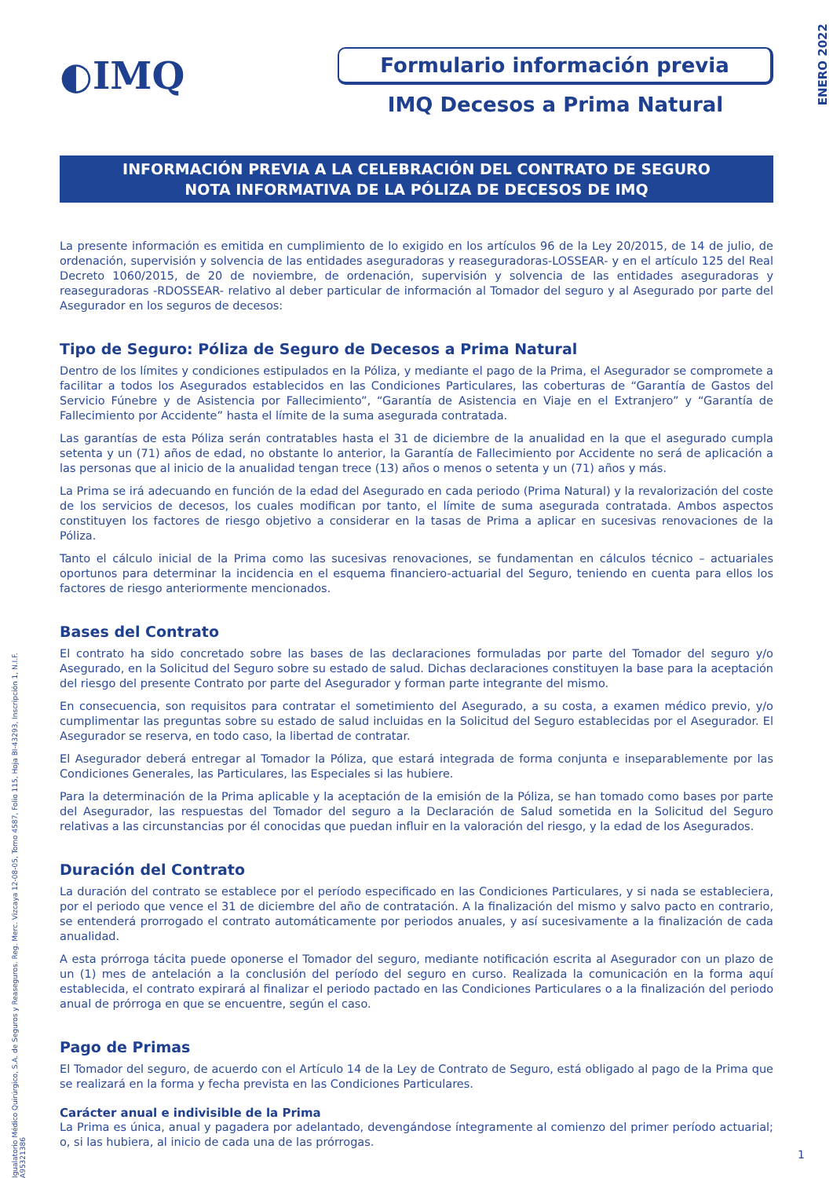ENERO 2022
Igualatorio Médico Quirúrgico, S.A. de Seguros y Reaseguros. Reg. Merc. Vizcaya 12-08-05, Tomo 4587, Folio 115, Hoja BI-43293, Inscripción 1, N.I.F. A95321386
◐IMQ
Formulario información previa
IMQ Decesos a Prima Natural
INFORMACIÓN PREVIA A LA CELEBRACIÓN DEL CONTRATO DE SEGURO
NOTA INFORMATIVA DE LA PÓLIZA DE DECESOS DE IMQ
La presente información es emitida en cumplimiento de lo exigido en los artículos 96 de la Ley 20/2015, de 14 de julio, de ordenación, supervisión y solvencia de las entidades aseguradoras y reaseguradoras-LOSSEAR- y en el artículo 125 del Real Decreto 1060/2015, de 20 de noviembre, de ordenación, supervisión y solvencia de las entidades aseguradoras y reaseguradoras -RDOSSEAR- relativo al deber particular de información al Tomador del seguro y al Asegurado por parte del Asegurador en los seguros de decesos:
Tipo de Seguro: Póliza de Seguro de Decesos a Prima Natural
Dentro de los límites y condiciones estipulados en la Póliza, y mediante el pago de la Prima, el Asegurador se compromete a facilitar a todos los Asegurados establecidos en las Condiciones Particulares, las coberturas de “Garantía de Gastos del Servicio Fúnebre y de Asistencia por Fallecimiento”, “Garantía de Asistencia en Viaje en el Extranjero” y “Garantía de Fallecimiento por Accidente” hasta el límite de la suma asegurada contratada.
Las garantías de esta Póliza serán contratables hasta el 31 de diciembre de la anualidad en la que el asegurado cumpla setenta y un (71) años de edad, no obstante lo anterior, la Garantía de Fallecimiento por Accidente no será de aplicación a las personas que al inicio de la anualidad tengan trece (13) años o menos o setenta y un (71) años y más.
La Prima se irá adecuando en función de la edad del Asegurado en cada periodo (Prima Natural) y la revalorización del coste de los servicios de decesos, los cuales modifican por tanto, el límite de suma asegurada contratada. Ambos aspectos constituyen los factores de riesgo objetivo a considerar en la tasas de Prima a aplicar en sucesivas renovaciones de la Póliza.
Tanto el cálculo inicial de la Prima como las sucesivas renovaciones, se fundamentan en cálculos técnico – actuariales oportunos para determinar la incidencia en el esquema financiero-actuarial del Seguro, teniendo en cuenta para ellos los factores de riesgo anteriormente mencionados.
Bases del Contrato
El contrato ha sido concretado sobre las bases de las declaraciones formuladas por parte del Tomador del seguro y/o Asegurado, en la Solicitud del Seguro sobre su estado de salud. Dichas declaraciones constituyen la base para la aceptación del riesgo del presente Contrato por parte del Asegurador y forman parte integrante del mismo.
En consecuencia, son requisitos para contratar el sometimiento del Asegurado, a su costa, a examen médico previo, y/o cumplimentar las preguntas sobre su estado de salud incluidas en la Solicitud del Seguro establecidas por el Asegurador. El Asegurador se reserva, en todo caso, la libertad de contratar.
El Asegurador deberá entregar al Tomador la Póliza, que estará integrada de forma conjunta e inseparablemente por las Condiciones Generales, las Particulares, las Especiales si las hubiere.
Para la determinación de la Prima aplicable y la aceptación de la emisión de la Póliza, se han tomado como bases por parte del Asegurador, las respuestas del Tomador del seguro a la Declaración de Salud sometida en la Solicitud del Seguro relativas a las circunstancias por él conocidas que puedan influir en la valoración del riesgo, y la edad de los Asegurados.
Duración del Contrato
La duración del contrato se establece por el período especificado en las Condiciones Particulares, y si nada se estableciera, por el periodo que vence el 31 de diciembre del año de contratación. A la finalización del mismo y salvo pacto en contrario, se entenderá prorrogado el contrato automáticamente por periodos anuales, y así sucesivamente a la finalización de cada anualidad.
A esta prórroga tácita puede oponerse el Tomador del seguro, mediante notificación escrita al Asegurador con un plazo de un (1) mes de antelación a la conclusión del período del seguro en curso. Realizada la comunicación en la forma aquí establecida, el contrato expirará al finalizar el periodo pactado en las Condiciones Particulares o a la finalización del periodo anual de prórroga en que se encuentre, según el caso.
Pago de Primas
El Tomador del seguro, de acuerdo con el Artículo 14 de la Ley de Contrato de Seguro, está obligado al pago de la Prima que se realizará en la forma y fecha prevista en las Condiciones Particulares.
Carácter anual e indivisible de la Prima
La Prima es única, anual y pagadera por adelantado, devengándose íntegramente al comienzo del primer período actuarial; o, si las hubiera, al inicio de cada una de las prórrogas.
1